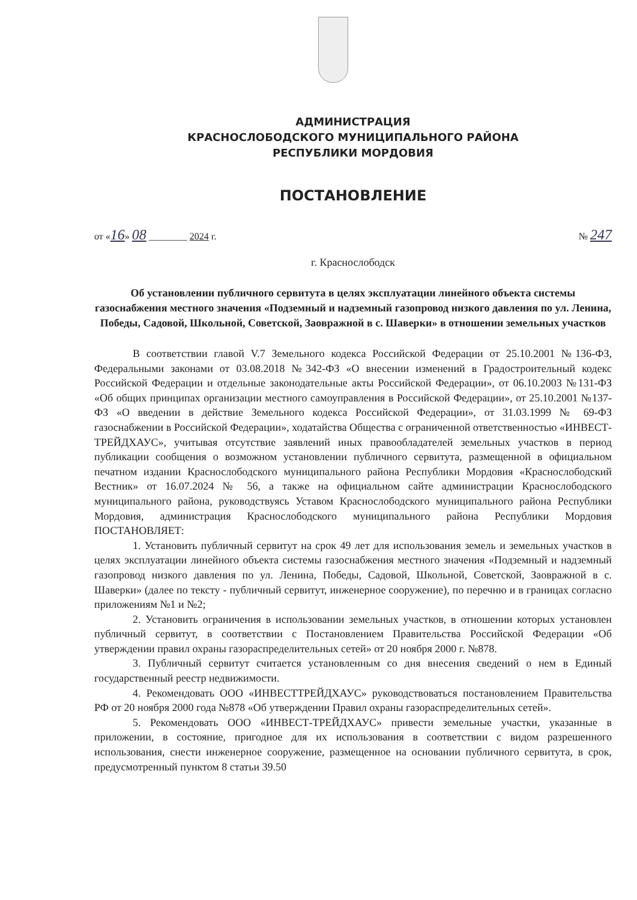АДМИНИСТРАЦИЯ
КРАСНОСЛОБОДСКОГО МУНИЦИПАЛЬНОГО РАЙОНА
РЕСПУБЛИКИ МОРДОВИЯ
ПОСТАНОВЛЕНИЕ
от «16» 08 ________ 2024 г. № 247
г. Краснослободск
Об установлении публичного сервитута в целях эксплуатации линейного объекта системы газоснабжения местного значения «Подземный и надземный газопровод низкого давления по ул. Ленина, Победы, Садовой, Школьной, Советской, Заовражной в с. Шаверки» в отношении земельных участков
В соответствии главой V.7 Земельного кодекса Российской Федерации от 25.10.2001 №136-ФЗ, Федеральными законами от 03.08.2018 №342-ФЗ «О внесении изменений в Градостроительный кодекс Российской Федерации и отдельные законодательные акты Российской Федерации», от 06.10.2003 №131-ФЗ «Об общих принципах организации местного самоуправления в Российской Федерации», от 25.10.2001 №137-ФЗ «О введении в действие Земельного кодекса Российской Федерации», от 31.03.1999 № 69-ФЗ газоснабжении в Российской Федерации», ходатайства Общества с ограниченной ответственностью «ИНВЕСТ-ТРЕЙДХАУС», учитывая отсутствие заявлений иных правообладателей земельных участков в период публикации сообщения о возможном установлении публичного сервитута, размещенной в официальном печатном издании Краснослободского муниципального района Республики Мордовия «Краснослободский Вестник» от 16.07.2024 № 56, а также на официальном сайте администрации Краснослободского муниципального района, руководствуясь Уставом Краснослободского муниципального района Республики Мордовия, администрация Краснослободского муниципального района Республики Мордовия ПОСТАНОВЛЯЕТ:
1. Установить публичный сервитут на срок 49 лет для использования земель и земельных участков в целях эксплуатации линейного объекта системы газоснабжения местного значения «Подземный и надземный газопровод низкого давления по ул. Ленина, Победы, Садовой, Школьной, Советской, Заовражной в с. Шаверки» (далее по тексту - публичный сервитут, инженерное сооружение), по перечню и в границах согласно приложениям №1 и №2;
2. Установить ограничения в использовании земельных участков, в отношении которых установлен публичный сервитут, в соответствии с Постановлением Правительства Российской Федерации «Об утверждении правил охраны газораспределительных сетей» от 20 ноября 2000 г. №878.
3. Публичный сервитут считается установленным со дня внесения сведений о нем в Единый государственный реестр недвижимости.
4. Рекомендовать ООО «ИНВЕСТТРЕЙДХАУС» руководствоваться постановлением Правительства РФ от 20 ноября 2000 года №878 «Об утверждении Правил охраны газораспределительных сетей».
5. Рекомендовать ООО «ИНВЕСТ-ТРЕЙДХАУС» привести земельные участки, указанные в приложении, в состояние, пригодное для их использования в соответствии с видом разрешенного использования, снести инженерное сооружение, размещенное на основании публичного сервитута, в срок, предусмотренный пунктом 8 статьи 39.50